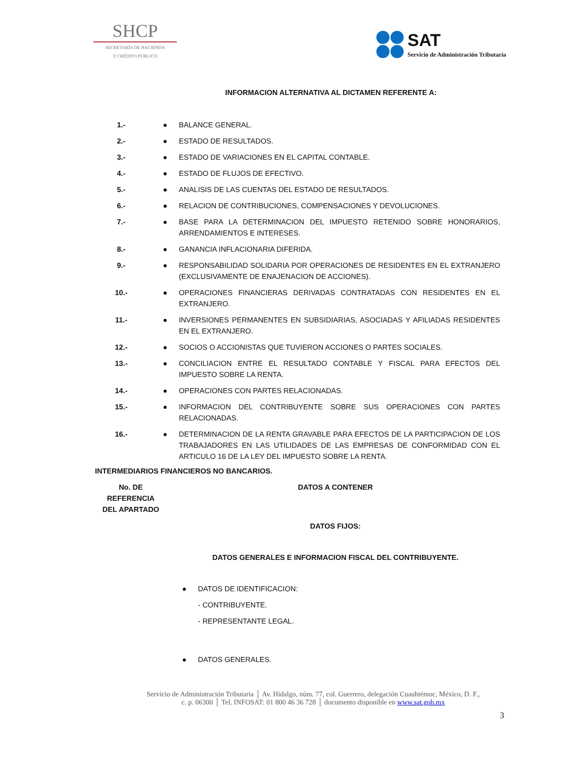SHCP
SECRETARÍA DE HACIENDA
Y CRÉDITO PÚBLICO
SAT
Servicio de Administración Tributaria
INFORMACION ALTERNATIVA AL DICTAMEN REFERENTE A:
| 1.- | ● | BALANCE GENERAL. |
| 2.- | ● | ESTADO DE RESULTADOS. |
| 3.- | ● | ESTADO DE VARIACIONES EN EL CAPITAL CONTABLE. |
| 4.- | ● | ESTADO DE FLUJOS DE EFECTIVO. |
| 5.- | ● | ANALISIS DE LAS CUENTAS DEL ESTADO DE RESULTADOS. |
| 6.- | ● | RELACION DE CONTRIBUCIONES, COMPENSACIONES Y DEVOLUCIONES. |
| 7.- | ● | BASE PARA LA DETERMINACION DEL IMPUESTO RETENIDO SOBRE HONORARIOS, ARRENDAMIENTOS E INTERESES. |
| 8.- | ● | GANANCIA INFLACIONARIA DIFERIDA. |
| 9.- | ● | RESPONSABILIDAD SOLIDARIA POR OPERACIONES DE RESIDENTES EN EL EXTRANJERO (EXCLUSIVAMENTE DE ENAJENACION DE ACCIONES). |
| 10.- | ● | OPERACIONES FINANCIERAS DERIVADAS CONTRATADAS CON RESIDENTES EN EL EXTRANJERO. |
| 11.- | ● | INVERSIONES PERMANENTES EN SUBSIDIARIAS, ASOCIADAS Y AFILIADAS RESIDENTES EN EL EXTRANJERO. |
| 12.- | ● | SOCIOS O ACCIONISTAS QUE TUVIERON ACCIONES O PARTES SOCIALES. |
| 13.- | ● | CONCILIACION ENTRE EL RESULTADO CONTABLE Y FISCAL PARA EFECTOS DEL IMPUESTO SOBRE LA RENTA. |
| 14.- | ● | OPERACIONES CON PARTES RELACIONADAS. |
| 15.- | ● | INFORMACION DEL CONTRIBUYENTE SOBRE SUS OPERACIONES CON PARTES RELACIONADAS. |
| 16.- | ● | DETERMINACION DE LA RENTA GRAVABLE PARA EFECTOS DE LA PARTICIPACION DE LOS TRABAJADORES EN LAS UTILIDADES DE LAS EMPRESAS DE CONFORMIDAD CON EL ARTICULO 16 DE LA LEY DEL IMPUESTO SOBRE LA RENTA. |
INTERMEDIARIOS FINANCIEROS NO BANCARIOS.
| No. DE REFERENCIA DEL APARTADO | DATOS A CONTENER | |
| --- | --- | --- |
| | DATOS FIJOS: | |
| | DATOS GENERALES E INFORMACION FISCAL DEL CONTRIBUYENTE. | |
| | ● | DATOS DE IDENTIFICACION: - CONTRIBUYENTE. - REPRESENTANTE LEGAL. |
| | ● | DATOS GENERALES. |
Servicio de Administración Tributaria │ Av. Hidalgo, núm. 77, col. Guerrero, delegación Cuauhtémoc, México, D. F.,
c. p. 06300 │ Tel. INFOSAT: 01 800 46 36 728 │ documento disponible en www.sat.gob.mx
3